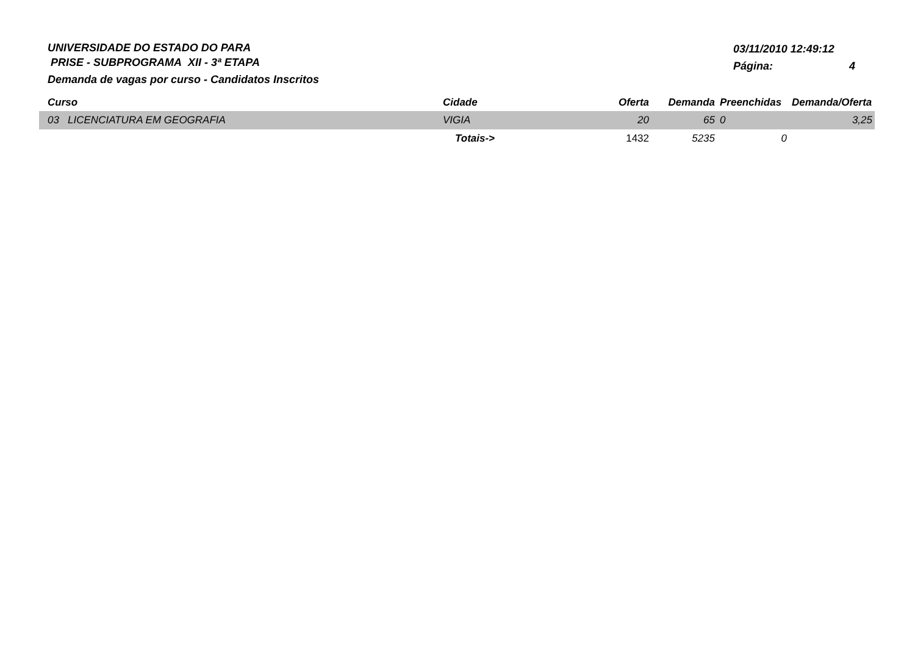UNIVERSIDADE DO ESTADO DO PARA
PRISE - SUBPROGRAMA XII - 3ª ETAPA
Demanda de vagas por curso - Candidatos Inscritos
03/11/2010 12:49:12
Página: 4
| Curso | Cidade | Oferta | Demanda | Preenchidas | Demanda/Oferta |
| --- | --- | --- | --- | --- | --- |
| 03 LICENCIATURA EM GEOGRAFIA | VIGIA | 20 | 65 | 0 | 3,25 |
| | Totais-> | 1432 | 5235 | 0 | |